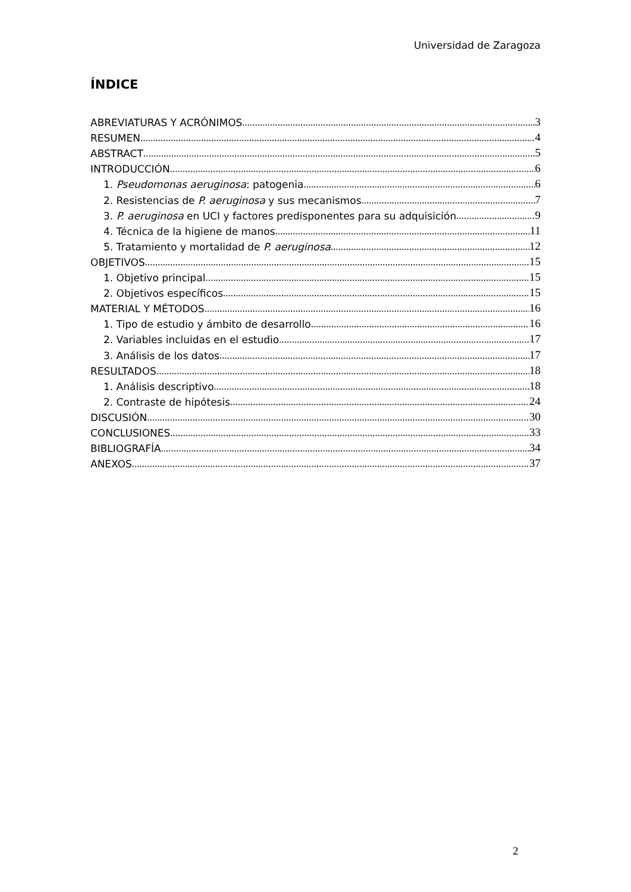Universidad de Zaragoza
ÍNDICE
ABREVIATURAS Y ACRÓNIMOS 3
RESUMEN 4
ABSTRACT 5
INTRODUCCIÓN 6
1. Pseudomonas aeruginosa: patogenia 6
2. Resistencias de P. aeruginosa y sus mecanismos 7
3. P. aeruginosa en UCI y factores predisponentes para su adquisición 9
4. Técnica de la higiene de manos 11
5. Tratamiento y mortalidad de P. aeruginosa 12
OBJETIVOS 15
1. Objetivo principal 15
2. Objetivos específicos 15
MATERIAL Y MÉTODOS 16
1. Tipo de estudio y ámbito de desarrollo 16
2. Variables incluidas en el estudio 17
3. Análisis de los datos 17
RESULTADOS 18
1. Análisis descriptivo 18
2. Contraste de hipótesis 24
DISCUSIÓN 30
CONCLUSIONES 33
BIBLIOGRAFÍA 34
ANEXOS 37
2